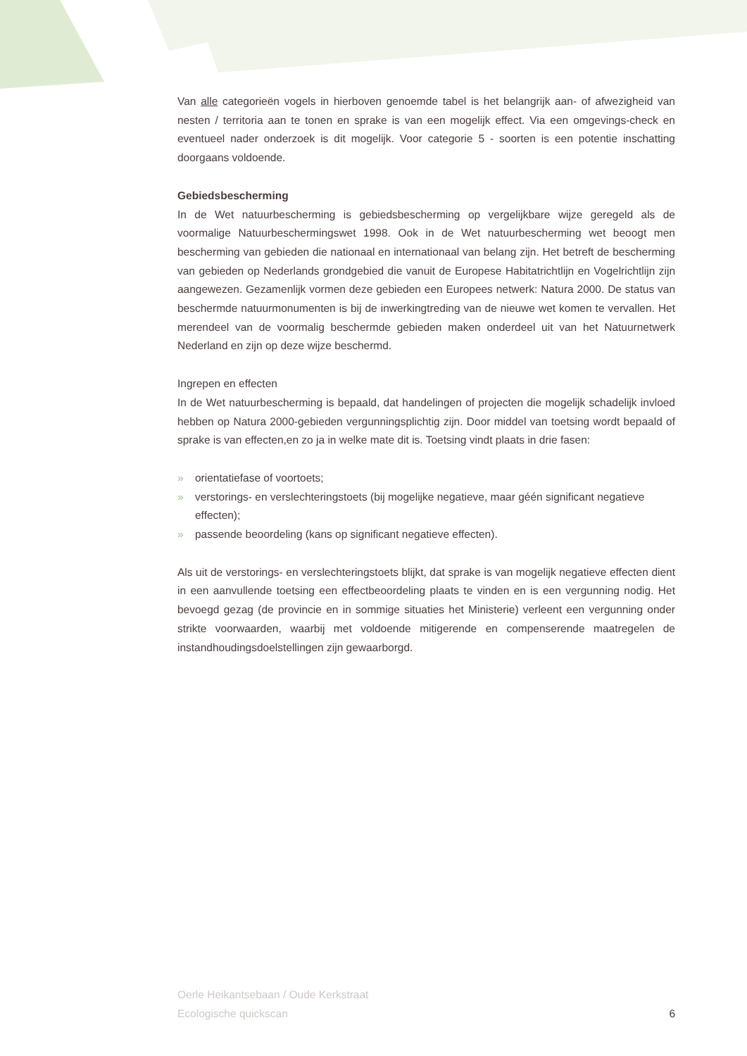Van alle categorieën vogels in hierboven genoemde tabel is het belangrijk aan- of afwezigheid van nesten / territoria aan te tonen en sprake is van een mogelijk effect. Via een omgevings-check en eventueel nader onderzoek is dit mogelijk. Voor categorie 5 - soorten is een potentie inschatting doorgaans voldoende.
Gebiedsbescherming
In de Wet natuurbescherming is gebiedsbescherming op vergelijkbare wijze geregeld als de voormalige Natuurbeschermingswet 1998. Ook in de Wet natuurbescherming wet beoogt men bescherming van gebieden die nationaal en internationaal van belang zijn. Het betreft de bescherming van gebieden op Nederlands grondgebied die vanuit de Europese Habitatrichtlijn en Vogelrichtlijn zijn aangewezen. Gezamenlijk vormen deze gebieden een Europees netwerk: Natura 2000. De status van beschermde natuurmonumenten is bij de inwerkingtreding van de nieuwe wet komen te vervallen. Het merendeel van de voormalig beschermde gebieden maken onderdeel uit van het Natuurnetwerk Nederland en zijn op deze wijze beschermd.
Ingrepen en effecten
In de Wet natuurbescherming is bepaald, dat handelingen of projecten die mogelijk schadelijk invloed hebben op Natura 2000-gebieden vergunningsplichtig zijn. Door middel van toetsing wordt bepaald of sprake is van effecten,en zo ja in welke mate dit is. Toetsing vindt plaats in drie fasen:
» orientatiefase of voortoets;
» verstorings- en verslechteringstoets (bij mogelijke negatieve, maar géén significant negatieve effecten);
» passende beoordeling (kans op significant negatieve effecten).
Als uit de verstorings- en verslechteringstoets blijkt, dat sprake is van mogelijk negatieve effecten dient in een aanvullende toetsing een effectbeoordeling plaats te vinden en is een vergunning nodig. Het bevoegd gezag (de provincie en in sommige situaties het Ministerie) verleent een vergunning onder strikte voorwaarden, waarbij met voldoende mitigerende en compenserende maatregelen de instandhoudingsdoelstellingen zijn gewaarborgd.
Oerle Heikantsebaan / Oude Kerkstraat
Ecologische quickscan
6